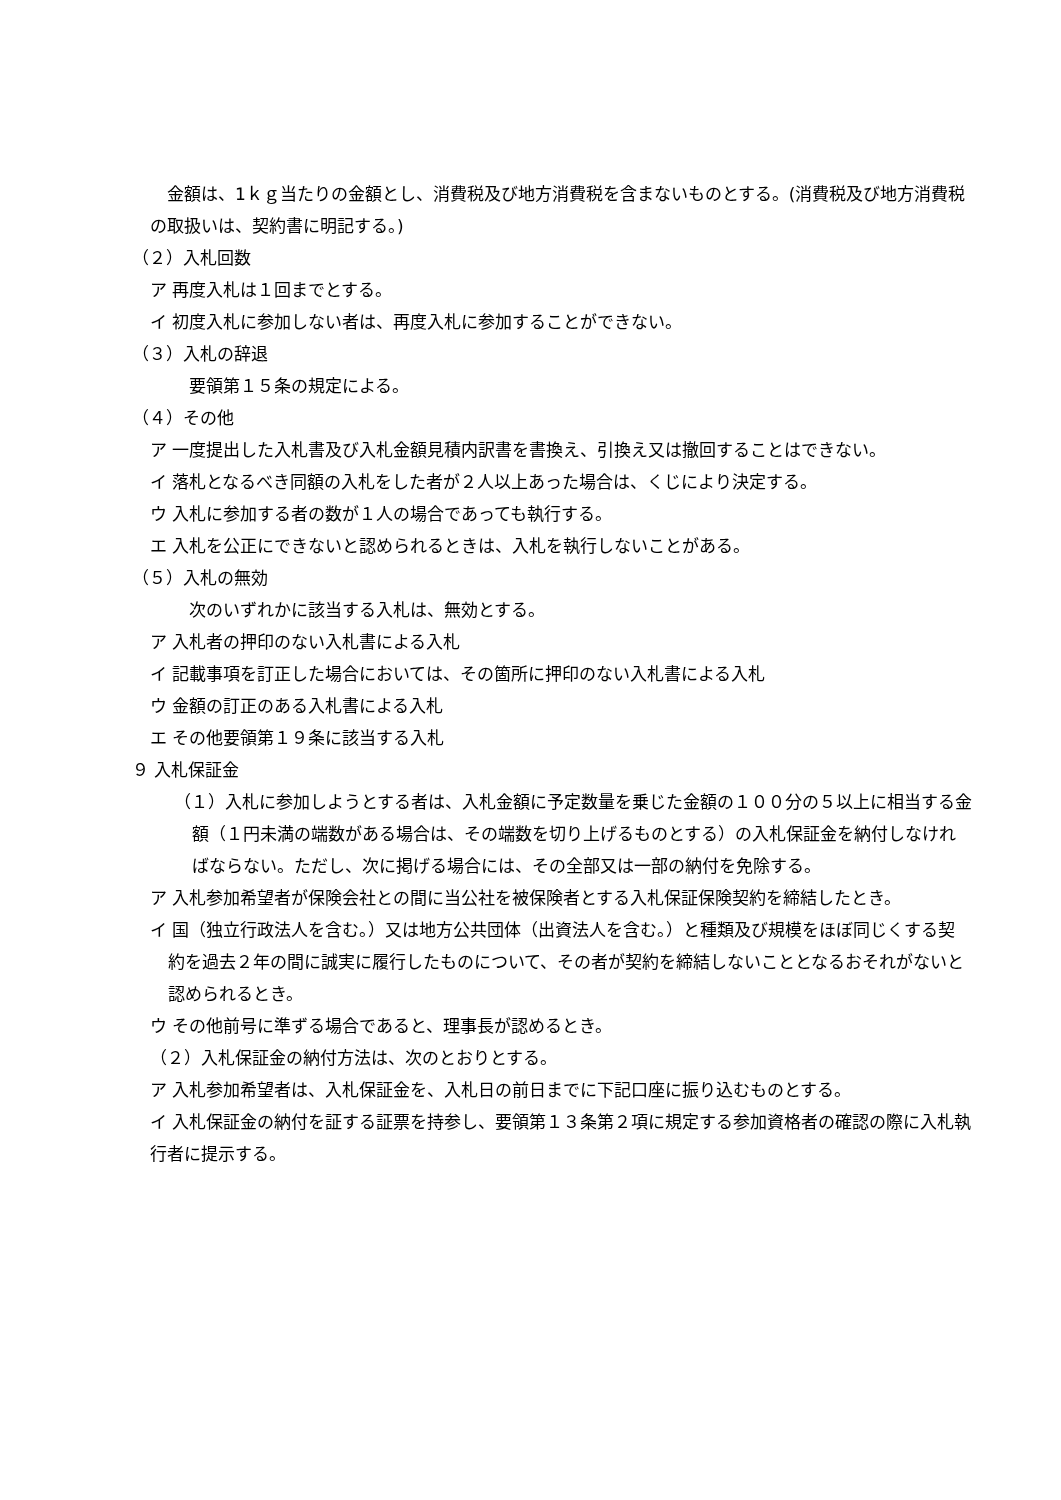金額は、1ｋｇ当たりの金額とし、消費税及び地方消費税を含まないものとする。(消費税及び地方消費税の取扱いは、契約書に明記する。)
（２）入札回数
ア 再度入札は１回までとする。
イ 初度入札に参加しない者は、再度入札に参加することができない。
（３）入札の辞退
　要領第１５条の規定による。
（４）その他
ア 一度提出した入札書及び入札金額見積内訳書を書換え、引換え又は撤回することはできない。
イ 落札となるべき同額の入札をした者が２人以上あった場合は、くじにより決定する。
ウ 入札に参加する者の数が１人の場合であっても執行する。
エ 入札を公正にできないと認められるときは、入札を執行しないことがある。
（５）入札の無効
　次のいずれかに該当する入札は、無効とする。
ア 入札者の押印のない入札書による入札
イ 記載事項を訂正した場合においては、その箇所に押印のない入札書による入札
ウ 金額の訂正のある入札書による入札
エ その他要領第１９条に該当する入札
９ 入札保証金
（１）入札に参加しようとする者は、入札金額に予定数量を乗じた金額の１００分の５以上に相当する金額（１円未満の端数がある場合は、その端数を切り上げるものとする）の入札保証金を納付しなければならない。ただし、次に掲げる場合には、その全部又は一部の納付を免除する。
ア 入札参加希望者が保険会社との間に当公社を被保険者とする入札保証保険契約を締結したとき。
イ 国（独立行政法人を含む。）又は地方公共団体（出資法人を含む。）と種類及び規模をほぼ同じくする契約を過去２年の間に誠実に履行したものについて、その者が契約を締結しないこととなるおそれがないと認められるとき。
ウ その他前号に準ずる場合であると、理事長が認めるとき。
（２）入札保証金の納付方法は、次のとおりとする。
ア 入札参加希望者は、入札保証金を、入札日の前日までに下記口座に振り込むものとする。
イ 入札保証金の納付を証する証票を持参し、要領第１３条第２項に規定する参加資格者の確認の際に入札執行者に提示する。